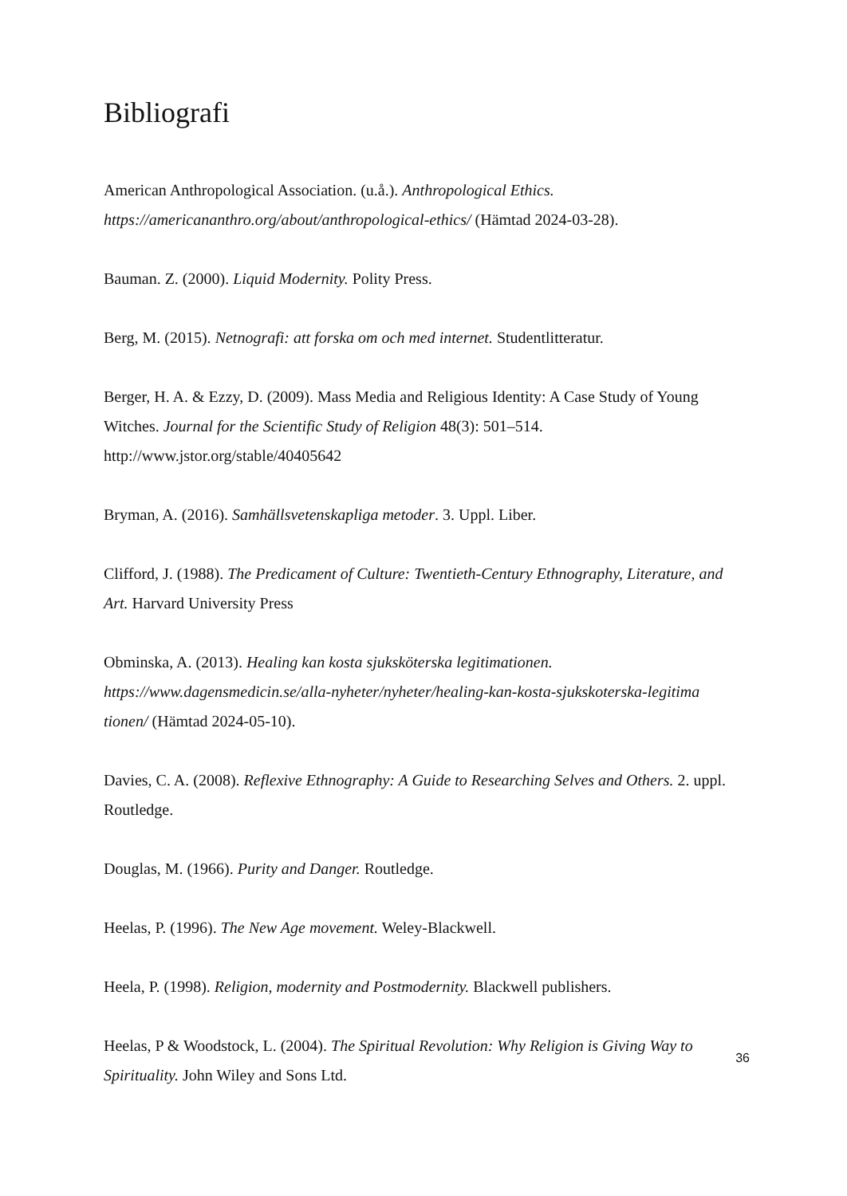Bibliografi
American Anthropological Association. (u.å.). Anthropological Ethics.
https://americananthro.org/about/anthropological-ethics/ (Hämtad 2024-03-28).
Bauman. Z. (2000). Liquid Modernity. Polity Press.
Berg, M. (2015). Netnografi: att forska om och med internet. Studentlitteratur.
Berger, H. A. & Ezzy, D. (2009). Mass Media and Religious Identity: A Case Study of Young Witches. Journal for the Scientific Study of Religion 48(3): 501–514.
http://www.jstor.org/stable/40405642
Bryman, A. (2016). Samhällsvetenskapliga metoder. 3. Uppl. Liber.
Clifford, J. (1988). The Predicament of Culture: Twentieth-Century Ethnography, Literature, and Art. Harvard University Press
Obminska, A. (2013). Healing kan kosta sjuksköterska legitimationen.
https://www.dagensmedicin.se/alla-nyheter/nyheter/healing-kan-kosta-sjukskoterska-legitima tionen/ (Hämtad 2024-05-10).
Davies, C. A. (2008). Reflexive Ethnography: A Guide to Researching Selves and Others. 2. uppl. Routledge.
Douglas, M. (1966). Purity and Danger. Routledge.
Heelas, P. (1996). The New Age movement. Weley-Blackwell.
Heela, P. (1998). Religion, modernity and Postmodernity. Blackwell publishers.
Heelas, P & Woodstock, L. (2004). The Spiritual Revolution: Why Religion is Giving Way to Spirituality. John Wiley and Sons Ltd.
36